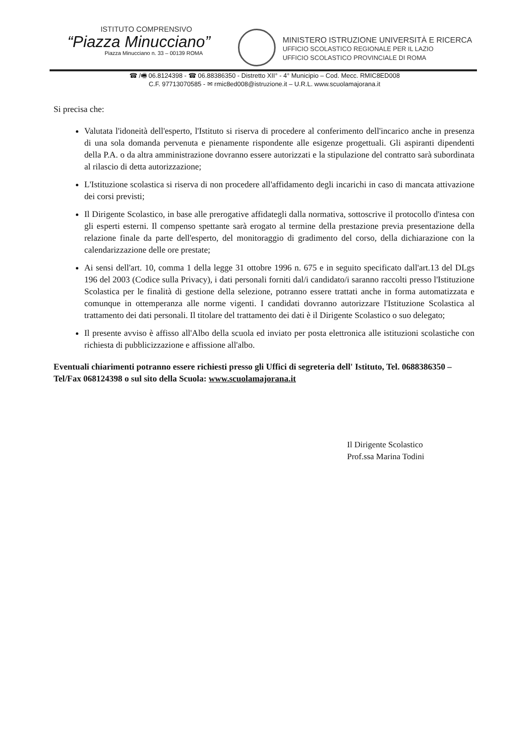ISTITUTO COMPRENSIVO
“Piazza Minucciano”
Piazza Minucciano n. 33 – 00139 ROMA
MINISTERO ISTRUZIONE UNIVERSITÀ E RICERCA
UFFICIO SCOLASTICO REGIONALE PER IL LAZIO
UFFICIO SCOLASTICO PROVINCIALE DI ROMA
☎ /🖷 06.8124398 - ☎ 06.88386350 - Distretto XII° - 4° Municipio – Cod. Mecc. RMIC8ED008
C.F. 97713070585 - ✉ rmic8ed008@istruzione.it – U.R.L. www.scuolamajorana.it
Si precisa che:
Valutata l'idoneità dell'esperto, l'Istituto si riserva di procedere al conferimento dell'incarico anche in presenza di una sola domanda pervenuta e pienamente rispondente alle esigenze progettuali. Gli aspiranti dipendenti della P.A. o da altra amministrazione dovranno essere autorizzati e la stipulazione del contratto sarà subordinata al rilascio di detta autorizzazione;
L'Istituzione scolastica si riserva di non procedere all'affidamento degli incarichi in caso di mancata attivazione dei corsi previsti;
Il Dirigente Scolastico, in base alle prerogative affidategli dalla normativa, sottoscrive il protocollo d'intesa con gli esperti esterni. Il compenso spettante sarà erogato al termine della prestazione previa presentazione della relazione finale da parte dell'esperto, del monitoraggio di gradimento del corso, della dichiarazione con la calendarizzazione delle ore prestate;
Ai sensi dell'art. 10, comma 1 della legge 31 ottobre 1996 n. 675 e in seguito specificato dall'art.13 del DLgs 196 del 2003 (Codice sulla Privacy), i dati personali forniti dal/i candidato/i saranno raccolti presso l'Istituzione Scolastica per le finalità di gestione della selezione, potranno essere trattati anche in forma automatizzata e comunque in ottemperanza alle norme vigenti. I candidati dovranno autorizzare l'Istituzione Scolastica al trattamento dei dati personali. Il titolare del trattamento dei dati è il Dirigente Scolastico o suo delegato;
Il presente avviso è affisso all'Albo della scuola ed inviato per posta elettronica alle istituzioni scolastiche con richiesta di pubblicizzazione e affissione all'albo.
Eventuali chiarimenti potranno essere richiesti presso gli Uffici di segreteria dell' Istituto, Tel. 0688386350 – Tel/Fax 068124398 o sul sito della Scuola: www.scuolamajorana.it
Il Dirigente Scolastico
Prof.ssa Marina Todini